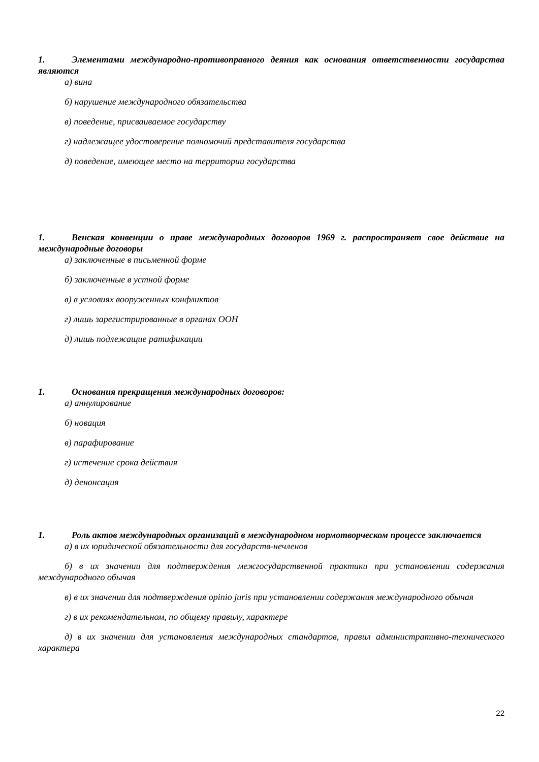1. Элементами международно-противоправного деяния как основания ответственности государства являются
а) вина
б) нарушение международного обязательства
в) поведение, присваиваемое государству
г) надлежащее удостоверение полномочий представителя государства
д) поведение, имеющее место на территории государства
1. Венская конвенции о праве международных договоров 1969 г. распространяет свое действие на международные договоры
а) заключенные в письменной форме
б) заключенные в устной форме
в) в условиях вооруженных конфликтов
г) лишь зарегистрированные в органах ООН
д) лишь подлежащие ратификации
1. Основания прекращения международных договоров:
а) аннулирование
б) новация
в) парафирование
г) истечение срока действия
д) денонсация
1. Роль актов международных организаций в международном нормотворческом процессе заключается
а) в их юридической обязательности для государств-нечленов
б) в их значении для подтверждения межгосударственной практики при установлении содержания международного обычая
в) в их значении для подтверждения opinio juris при установлении содержания международного обычая
г) в их рекомендательном, по общему правилу, характере
д) в их значении для установления международных стандартов, правил административно-технического характера
22